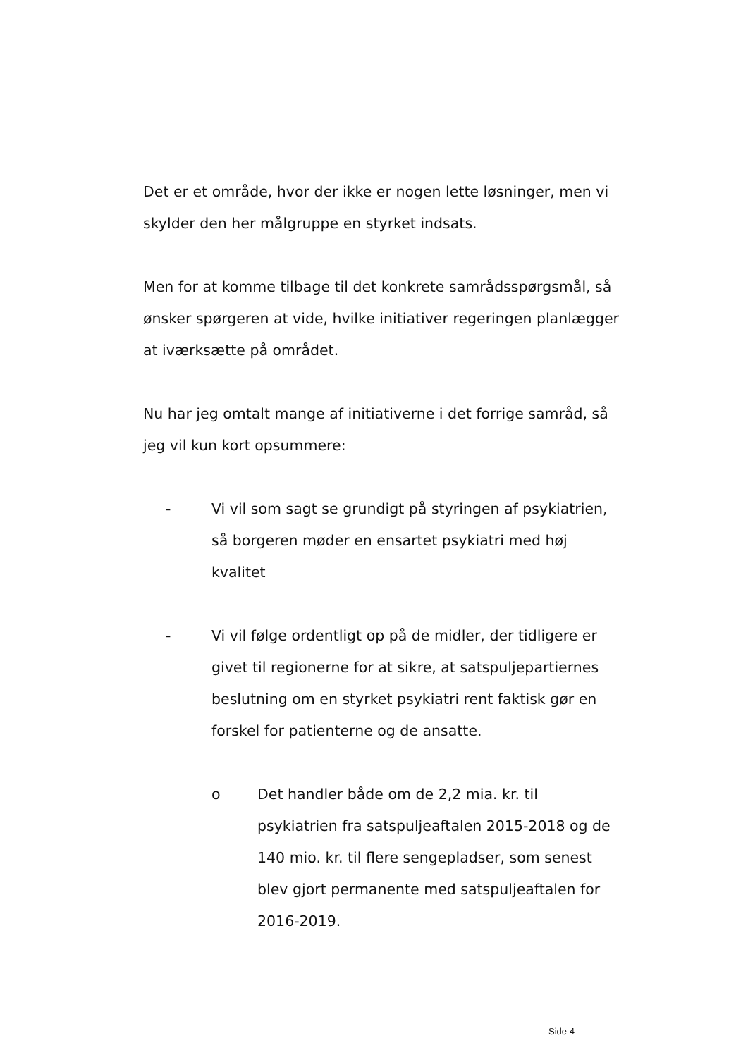Det er et område, hvor der ikke er nogen lette løsninger, men vi skylder den her målgruppe en styrket indsats.
Men for at komme tilbage til det konkrete samrådsspørgsmål, så ønsker spørgeren at vide, hvilke initiativer regeringen planlægger at iværksætte på området.
Nu har jeg omtalt mange af initiativerne i det forrige samråd, så jeg vil kun kort opsummere:
- Vi vil som sagt se grundigt på styringen af psykiatrien, så borgeren møder en ensartet psykiatri med høj kvalitet
- Vi vil følge ordentligt op på de midler, der tidligere er givet til regionerne for at sikre, at satspuljepartiernes beslutning om en styrket psykiatri rent faktisk gør en forskel for patienterne og de ansatte.
o Det handler både om de 2,2 mia. kr. til psykiatrien fra satspuljeaftalen 2015-2018 og de 140 mio. kr. til flere sengepladser, som senest blev gjort permanente med satspuljeaftalen for 2016-2019.
Side 4